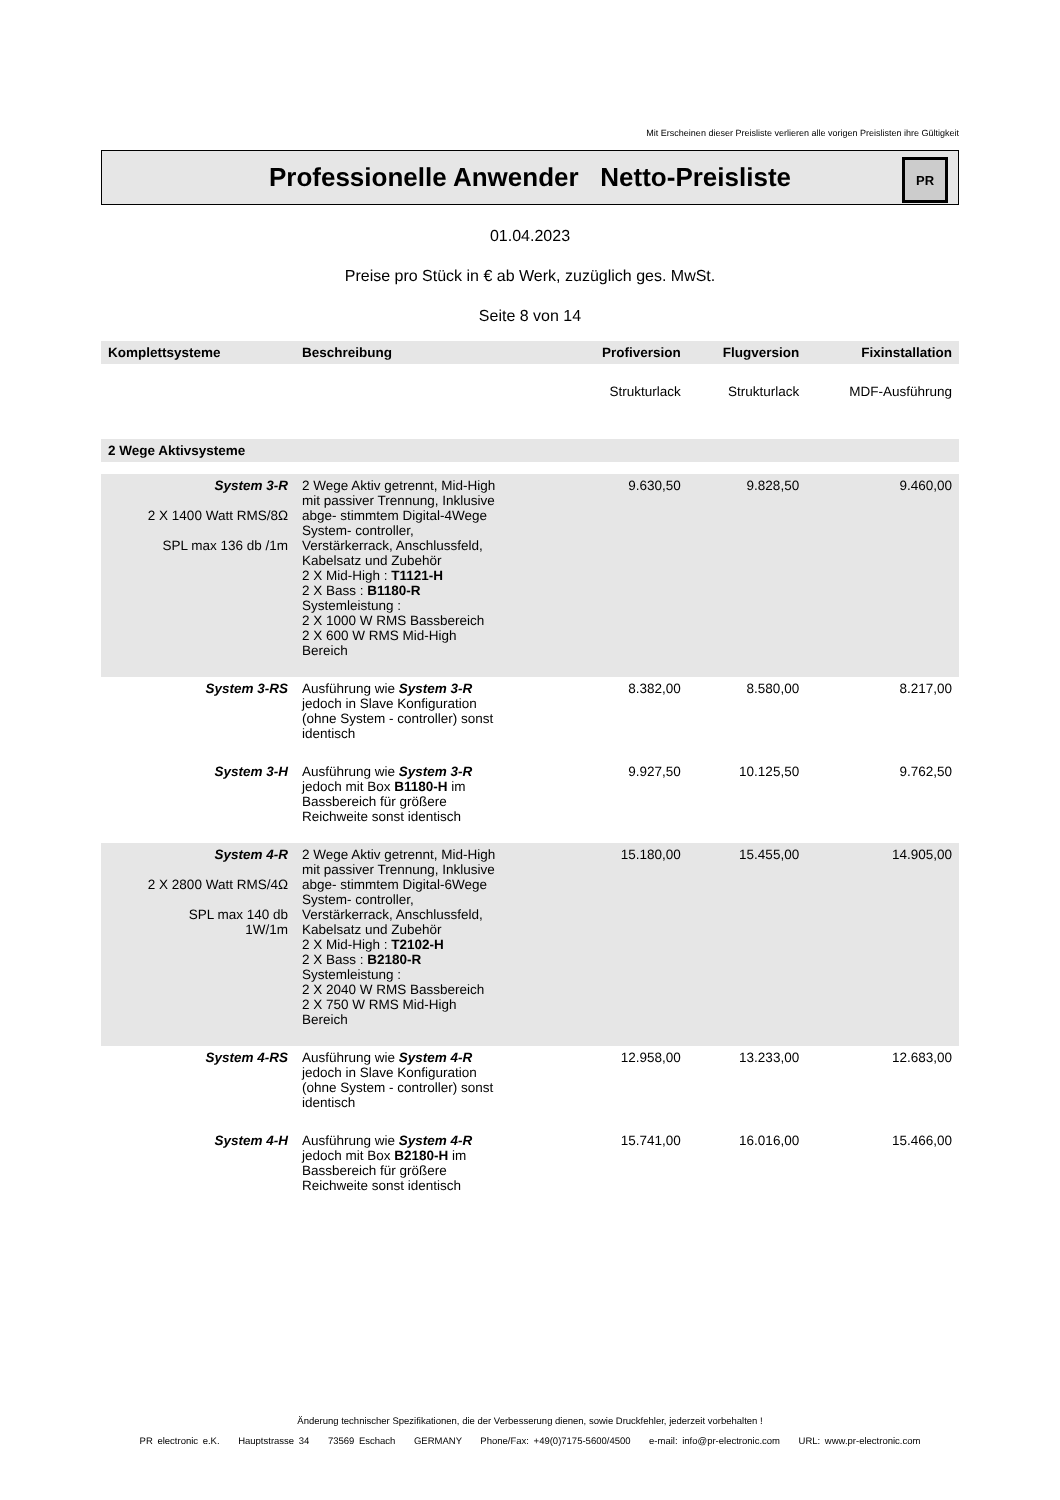Mit Erscheinen dieser Preisliste verlieren alle vorigen Preislisten ihre Gültigkeit
Professionelle Anwender Netto-Preisliste
PR
01.04.2023
Preise pro Stück in € ab Werk, zuzüglich ges. MwSt.
Seite 8 von 14
| Komplettsysteme | Beschreibung | Profiversion | Flugversion | Fixinstallation |
| --- | --- | --- | --- | --- |
| | | Strukturlack | Strukturlack | MDF-Ausführung |
| 2 Wege Aktivsysteme | | | | |
| System 3-R 2 X 1400 Watt RMS/8Ω SPL max 136 db /1m | 2 Wege Aktiv getrennt, Mid-High mit passiver Trennung, Inklusive abge- stimmtem Digital-4Wege System- controller, Verstärkerrack, Anschlussfeld, Kabelsatz und Zubehör 2 X Mid-High : T1121-H 2 X Bass : B1180-R Systemleistung : 2 X 1000 W RMS Bassbereich 2 X 600 W RMS Mid-High Bereich | 9.630,50 | 9.828,50 | 9.460,00 |
| System 3-RS | Ausführung wie System 3-R jedoch in Slave Konfiguration (ohne System - controller) sonst identisch | 8.382,00 | 8.580,00 | 8.217,00 |
| System 3-H | Ausführung wie System 3-R jedoch mit Box B1180-H im Bassbereich für größere Reichweite sonst identisch | 9.927,50 | 10.125,50 | 9.762,50 |
| System 4-R 2 X 2800 Watt RMS/4Ω SPL max 140 db 1W/1m | 2 Wege Aktiv getrennt, Mid-High mit passiver Trennung, Inklusive abge- stimmtem Digital-6Wege System- controller, Verstärkerrack, Anschlussfeld, Kabelsatz und Zubehör 2 X Mid-High : T2102-H 2 X Bass : B2180-R Systemleistung : 2 X 2040 W RMS Bassbereich 2 X 750 W RMS Mid-High Bereich | 15.180,00 | 15.455,00 | 14.905,00 |
| System 4-RS | Ausführung wie System 4-R jedoch in Slave Konfiguration (ohne System - controller) sonst identisch | 12.958,00 | 13.233,00 | 12.683,00 |
| System 4-H | Ausführung wie System 4-R jedoch mit Box B2180-H im Bassbereich für größere Reichweite sonst identisch | 15.741,00 | 16.016,00 | 15.466,00 |
Änderung technischer Spezifikationen, die der Verbesserung dienen, sowie Druckfehler, jederzeit vorbehalten !
PR electronic e.K. Hauptstrasse 34 73569 Eschach GERMANY Phone/Fax: +49(0)7175-5600/4500 e-mail: info@pr-electronic.com URL: www.pr-electronic.com